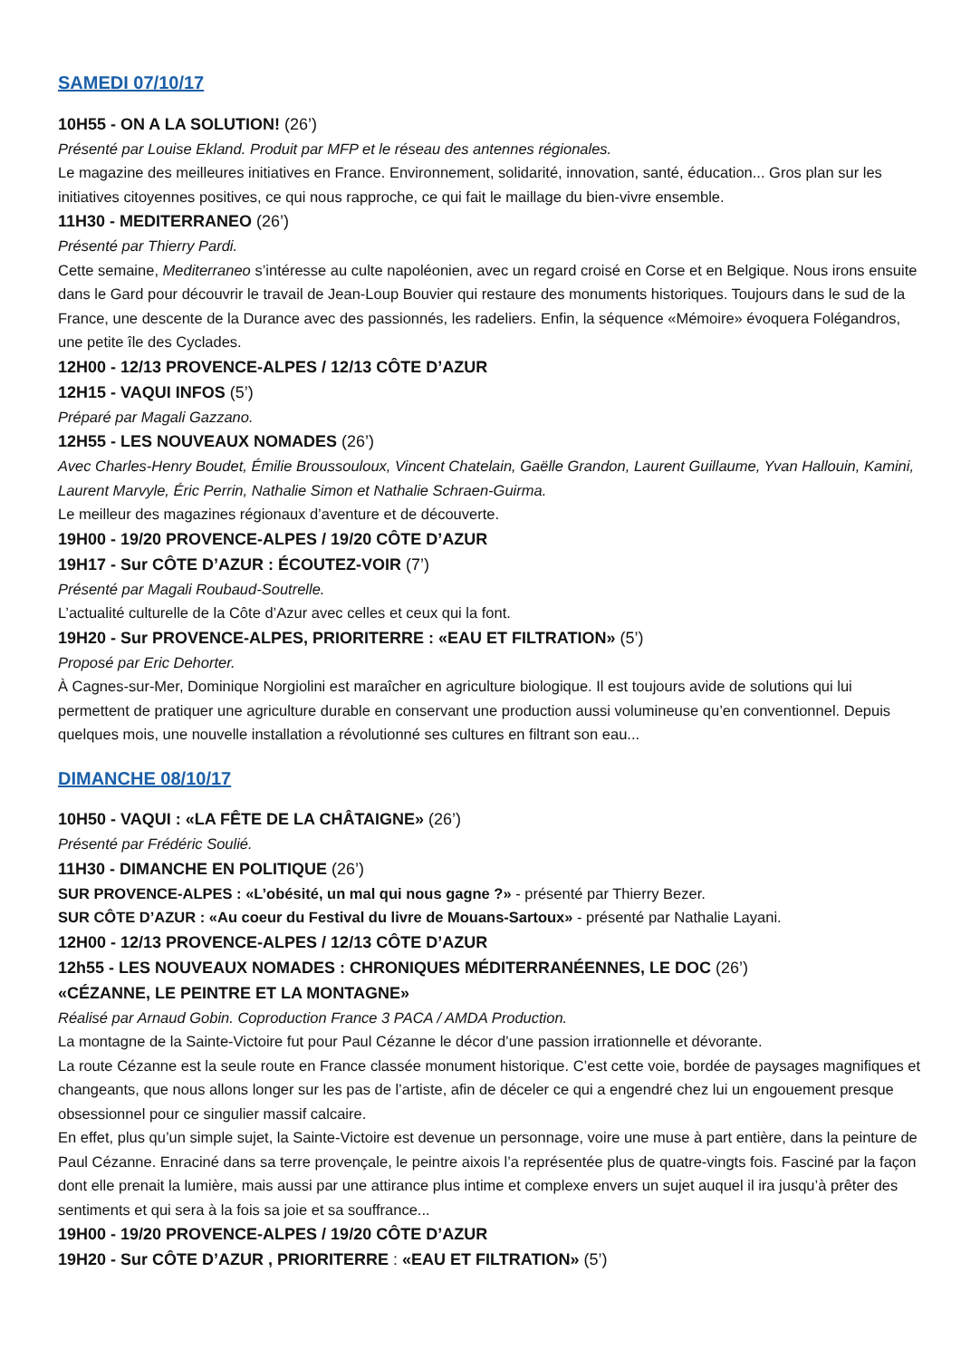SAMEDI 07/10/17
10H55 - ON A LA SOLUTION! (26’)
Présenté par Louise Ekland. Produit par MFP et le réseau des antennes régionales.
Le magazine des meilleures initiatives en France. Environnement, solidarité, innovation, santé, éducation... Gros plan sur les initiatives citoyennes positives, ce qui nous rapproche, ce qui fait le maillage du bien-vivre ensemble.
11H30 - MEDITERRANEO (26’)
Présenté par Thierry Pardi.
Cette semaine, Mediterraneo s’intéresse au culte napoléonien, avec un regard croisé en Corse et en Belgique. Nous irons ensuite dans le Gard pour découvrir le travail de Jean-Loup Bouvier qui restaure des monuments historiques. Toujours dans le sud de la France, une descente de la Durance avec des passionnés, les radeliers. Enfin, la séquence «Mémoire» évoquera Folégandros, une petite île des Cyclades.
12H00 - 12/13 PROVENCE-ALPES / 12/13 CÔTE D’AZUR
12H15 - VAQUI INFOS (5’)
Préparé par Magali Gazzano.
12H55 - LES NOUVEAUX NOMADES (26’)
Avec Charles-Henry Boudet, Émilie Broussouloux, Vincent Chatelain, Gaëlle Grandon, Laurent Guillaume, Yvan Hallouin, Kamini, Laurent Marvyle, Éric Perrin, Nathalie Simon et Nathalie Schraen-Guirma.
Le meilleur des magazines régionaux d’aventure et de découverte.
19H00 - 19/20 PROVENCE-ALPES / 19/20 CÔTE D’AZUR
19H17 - Sur CÔTE D’AZUR : ÉCOUTEZ-VOIR (7’)
Présenté par Magali Roubaud-Soutrelle.
L’actualité culturelle de la Côte d’Azur avec celles et ceux qui la font.
19H20 - Sur PROVENCE-ALPES, PRIORITERRE : «EAU ET FILTRATION» (5’)
Proposé par Eric Dehorter.
À Cagnes-sur-Mer, Dominique Norgiolini est maraîcher en agriculture biologique. Il est toujours avide de solutions qui lui permettent de pratiquer une agriculture durable en conservant une production aussi volumineuse qu’en conventionnel. Depuis quelques mois, une nouvelle installation a révolutionné ses cultures en filtrant son eau...
DIMANCHE 08/10/17
10H50 - VAQUI : «LA FÊTE DE LA CHÂTAIGNE» (26’)
Présenté par Frédéric Soulié.
11H30 - DIMANCHE EN POLITIQUE (26’)
SUR PROVENCE-ALPES : «L’obésité, un mal qui nous gagne ?» - présenté par Thierry Bezer.
SUR CÔTE D’AZUR : «Au coeur du Festival du livre de Mouans-Sartoux» - présenté par Nathalie Layani.
12H00 - 12/13 PROVENCE-ALPES / 12/13 CÔTE D’AZUR
12h55 - LES NOUVEAUX NOMADES : CHRONIQUES MÉDITERRANÉENNES, LE DOC (26’)
«CÉZANNE, LE PEINTRE ET LA MONTAGNE»
Réalisé par Arnaud Gobin. Coproduction France 3 PACA / AMDA Production.
La montagne de la Sainte-Victoire fut pour Paul Cézanne le décor d’une passion irrationnelle et dévorante.
La route Cézanne est la seule route en France classée monument historique. C’est cette voie, bordée de paysages magnifiques et changeants, que nous allons longer sur les pas de l’artiste, afin de déceler ce qui a engendré chez lui un engouement presque obsessionnel pour ce singulier massif calcaire.
En effet, plus qu’un simple sujet, la Sainte-Victoire est devenue un personnage, voire une muse à part entière, dans la peinture de Paul Cézanne. Enraciné dans sa terre provençale, le peintre aixois l’a représentée plus de quatre-vingts fois. Fasciné par la façon dont elle prenait la lumière, mais aussi par une attirance plus intime et complexe envers un sujet auquel il ira jusqu’à prêter des sentiments et qui sera à la fois sa joie et sa souffrance...
19H00 - 19/20 PROVENCE-ALPES / 19/20 CÔTE D’AZUR
19H20 - Sur CÔTE D’AZUR , PRIORITERRE : «EAU ET FILTRATION» (5’)